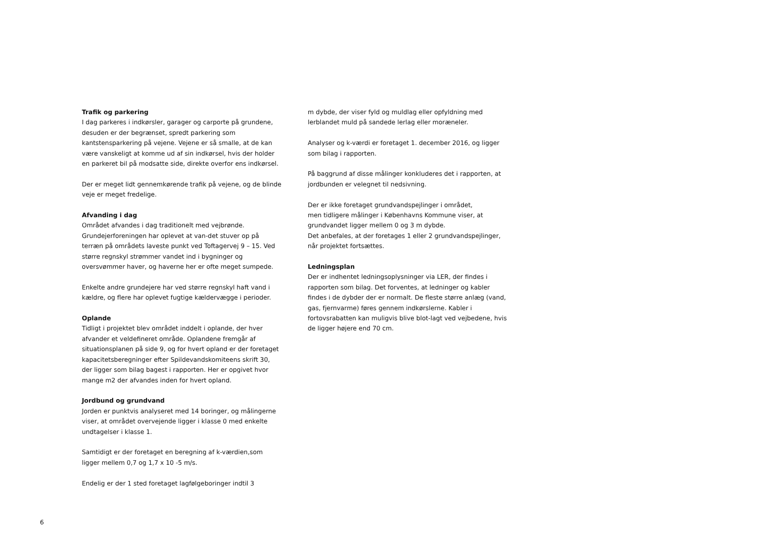Trafik og parkering
I dag parkeres i indkørsler, garager og carporte på grundene, desuden er der begrænset, spredt parkering som kantstensparkering på vejene. Vejene er så smalle, at de kan være vanskeligt at komme ud af sin indkørsel, hvis der holder en parkeret bil på modsatte side, direkte overfor ens indkørsel.
Der er meget lidt gennemkørende trafik på vejene, og de blinde veje er meget fredelige.
Afvanding i dag
Området afvandes i dag traditionelt med vejbrønde. Grundejerforeningen har oplevet at van-det stuver op på terræn på områdets laveste punkt ved Toftagervej 9 – 15. Ved større regnskyl strømmer vandet ind i bygninger og oversvømmer haver, og haverne her er ofte meget sumpede.
Enkelte andre grundejere har ved større regnskyl haft vand i kældre, og flere har oplevet fugtige kældervægge i perioder.
Oplande
Tidligt i projektet blev området inddelt i oplande, der hver afvander et veldefineret område. Oplandene fremgår af situationsplanen på side 9, og for hvert opland er der foretaget kapacitetsberegninger efter Spildevandskomiteens skrift 30, der ligger som bilag bagest i rapporten. Her er opgivet hvor mange m2 der afvandes inden for hvert opland.
Jordbund og grundvand
Jorden er punktvis analyseret med 14 boringer, og målingerne viser, at området overvejende ligger i klasse 0 med enkelte undtagelser i klasse 1.
Samtidigt er der foretaget en beregning af k-værdien,som ligger mellem 0,7 og 1,7 x 10 -5 m/s.
Endelig er der 1 sted foretaget lagfølgeboringer indtil 3
m dybde, der viser fyld og muldlag eller opfyldning med lerblandet muld på sandede lerlag eller moræneler.
Analyser og k-værdi er foretaget 1. december 2016, og ligger som bilag i rapporten.
På baggrund af disse målinger konkluderes det i rapporten, at jordbunden er velegnet til nedsivning.
Der er ikke foretaget grundvandspejlinger i området,
men tidligere målinger i Københavns Kommune viser, at grundvandet ligger mellem 0 og 3 m dybde.
Det anbefales, at der foretages 1 eller 2 grundvandspejlinger, når projektet fortsættes.
Ledningsplan
Der er indhentet ledningsoplysninger via LER, der findes i rapporten som bilag. Det forventes, at ledninger og kabler findes i de dybder der er normalt. De fleste større anlæg (vand, gas, fjernvarme) føres gennem indkørslerne. Kabler i fortovsrabatten kan muligvis blive blot-lagt ved vejbedene, hvis de ligger højere end 70 cm.
6